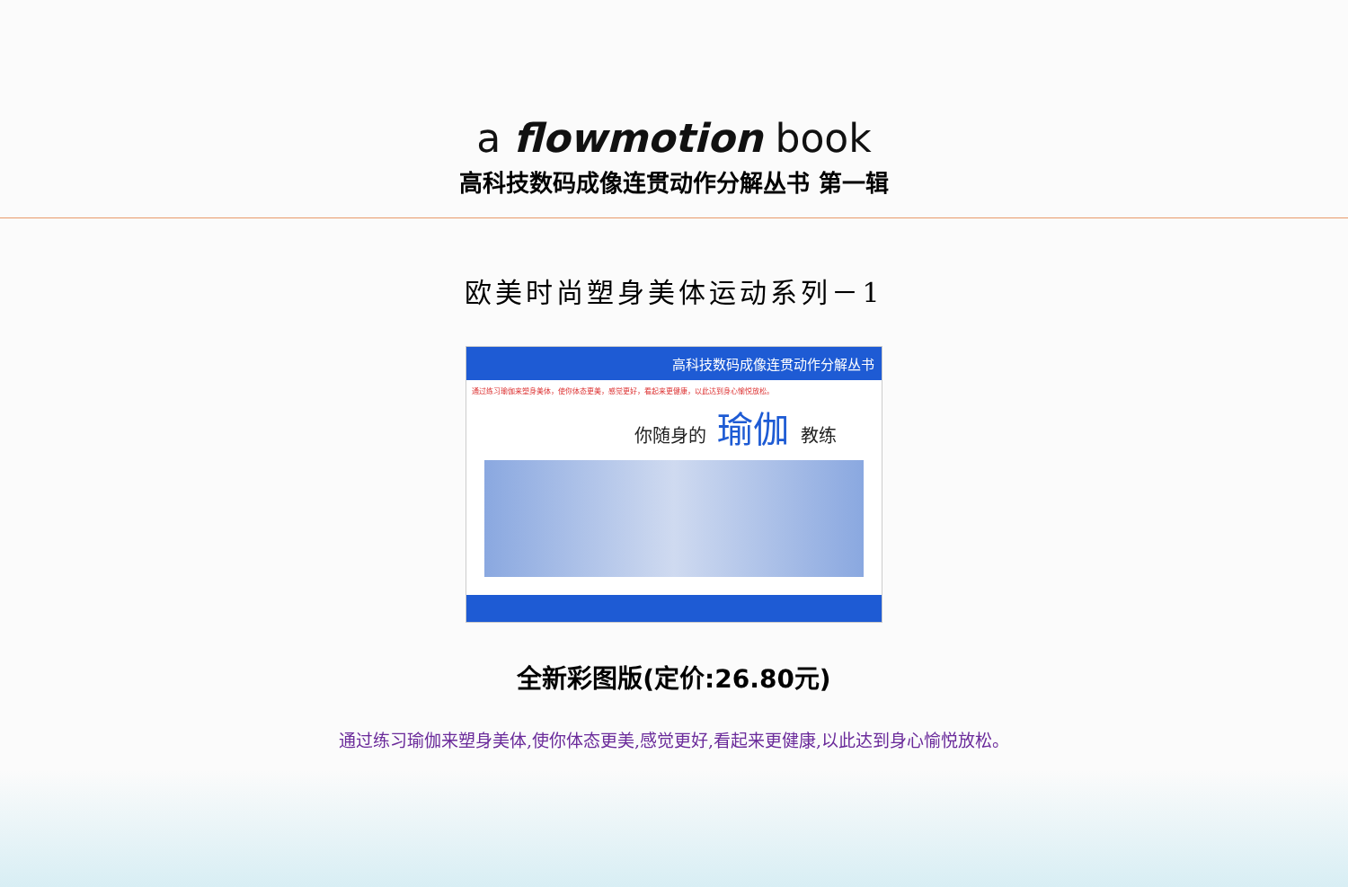a flowmotion book
高科技数码成像连贯动作分解丛书 第一辑
欧美时尚塑身美体运动系列－1
高科技数码成像连贯动作分解丛书
通过练习瑜伽来塑身美体，使你体态更美，感觉更好，看起来更健康，以此达到身心愉悦放松。
你随身的 瑜伽 教练
全新彩图版(定价:26.80元)
通过练习瑜伽来塑身美体,使你体态更美,感觉更好,看起来更健康,以此达到身心愉悦放松。